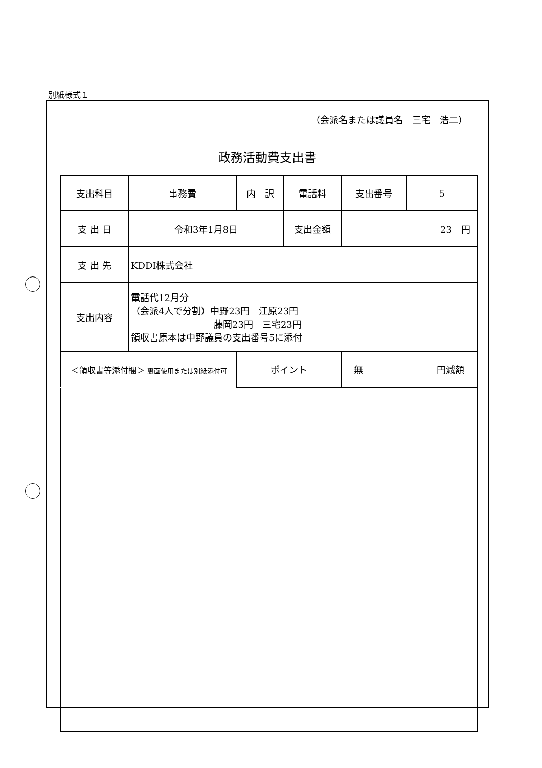別紙様式１
（会派名または議員名　三宅　浩二）
政務活動費支出書
| 支出科目 | 事務費 | 内 訳 | 電話料 | | 支出番号 | 5 |
| 支 出 日 | 令和3年1月8日 | | 支出金額 | 23 円 | | |
| 支 出 先 | KDDI株式会社 | | | | | |
| 支出内容 | 電話代12月分 （会派4人で分割）中野23円 江原23円 藤岡23円 三宅23円 領収書原本は中野議員の支出番号5に添付 | | | | | |
| ＜領収書等添付欄＞ 裏面使用または別紙添付可 | | ポイント | | 無 円減額 | | |